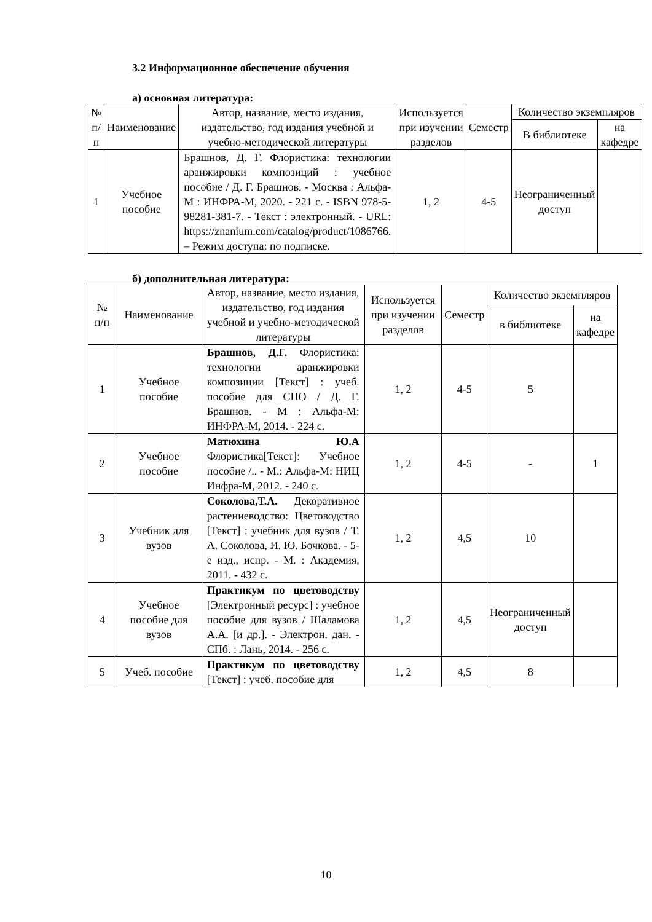3.2 Информационное обеспечение обучения
а) основная литература:
| № п/п | Наименование | Автор, название, место издания, издательство, год издания учебной и учебно-методической литературы | Используется при изучении разделов | Семестр | Количество экземпляров | |
| --- | --- | --- | --- | --- | --- | --- |
| | | | | | В библиотеке | на кафедре |
| 1 | Учебное пособие | Брашнов, Д. Г. Флористика: технологии аранжировки композиций : учебное пособие / Д. Г. Брашнов. - Москва : Альфа-М : ИНФРА-М, 2020. - 221 с. - ISBN 978-5-98281-381-7. - Текст : электронный. - URL: https://znanium.com/catalog/product/1086766. – Режим доступа: по подписке. | 1, 2 | 4-5 | Неограниченный доступ | |
б) дополнительная литература:
| № п/п | Наименование | Автор, название, место издания, издательство, год издания учебной и учебно-методической литературы | Используется при изучении разделов | Семестр | Количество экземпляров | |
| --- | --- | --- | --- | --- | --- | --- |
| | | | | | в библиотеке | на кафедре |
| 1 | Учебное пособие | Брашнов, Д.Г. Флористика: технологии аранжировки композиции [Текст] : учеб. пособие для СПО / Д. Г. Брашнов. - М : Альфа-М: ИНФРА-М, 2014. - 224 с. | 1, 2 | 4-5 | 5 | |
| 2 | Учебное пособие | Матюхина Ю.А Флористика[Текст]: Учебное пособие /.. - М.: Альфа-М: НИЦ Инфра-М, 2012. - 240 с. | 1, 2 | 4-5 | - | 1 |
| 3 | Учебник для вузов | Соколова,Т.А. Декоративное растениеводство: Цветоводство [Текст] : учебник для вузов / Т. А. Соколова, И. Ю. Бочкова. - 5-е изд., испр. - М. : Академия, 2011. - 432 с. | 1, 2 | 4,5 | 10 | |
| 4 | Учебное пособие для вузов | Практикум по цветоводству [Электронный ресурс] : учебное пособие для вузов / Шаламова А.А. [и др.]. - Электрон. дан. - СПб. : Лань, 2014. - 256 с. | 1, 2 | 4,5 | Неограниченный доступ | |
| 5 | Учеб. пособие | Практикум по цветоводству [Текст] : учеб. пособие для | 1, 2 | 4,5 | 8 | |
10